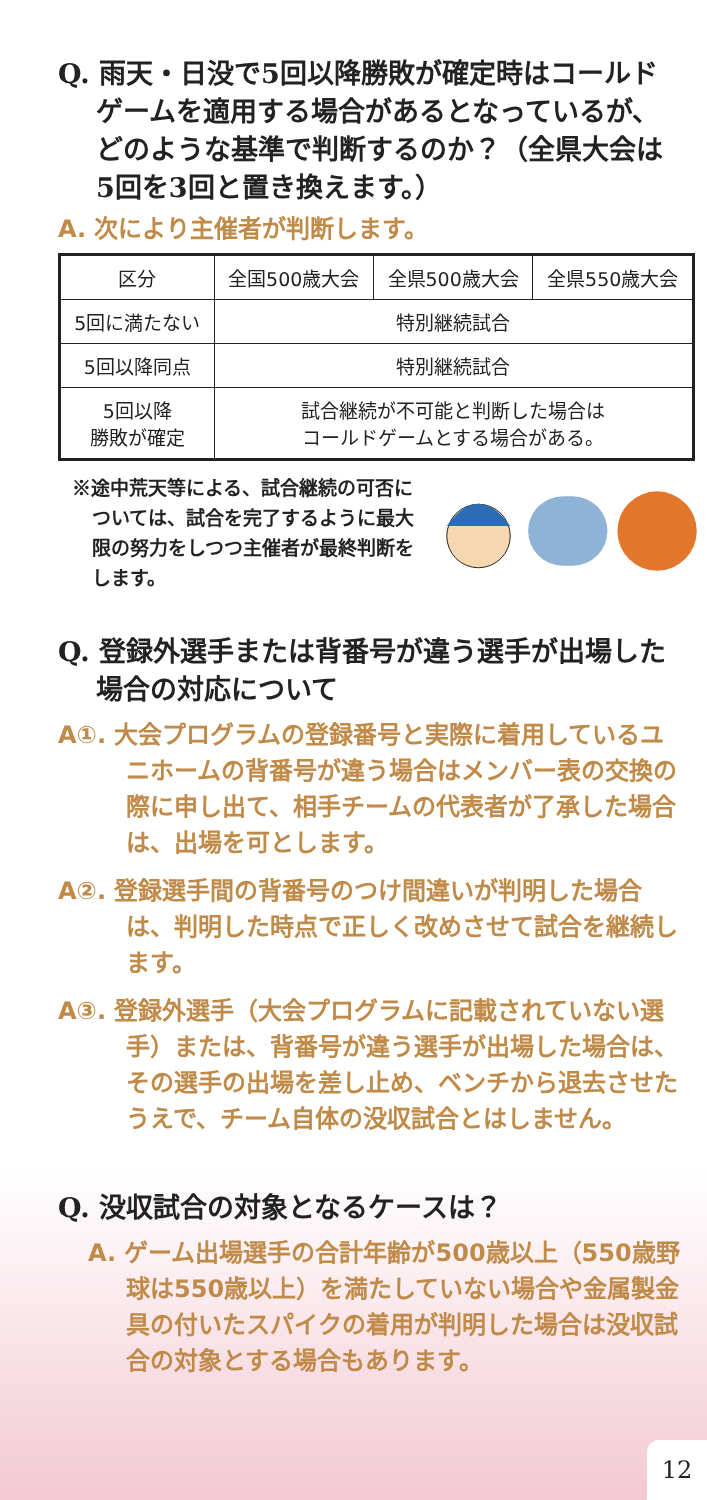Q. 雨天・日没で5回以降勝敗が確定時はコールドゲームを適用する場合があるとなっているが、どのような基準で判断するのか？（全県大会は5回を3回と置き換えます。）
A. 次により主催者が判断します。
| 区分 | 全国500歳大会 | 全県500歳大会 | 全県550歳大会 |
| --- | --- | --- | --- |
| 5回に満たない | 特別継続試合 | | |
| 5回以降同点 | 特別継続試合 | | |
| 5回以降 勝敗が確定 | 試合継続が不可能と判断した場合は コールドゲームとする場合がある。 | | |
※途中荒天等による、試合継続の可否については、試合を完了するように最大限の努力をしつつ主催者が最終判断をします。
Q. 登録外選手または背番号が違う選手が出場した場合の対応について
A①. 大会プログラムの登録番号と実際に着用しているユニホームの背番号が違う場合はメンバー表の交換の際に申し出て、相手チームの代表者が了承した場合は、出場を可とします。
A②. 登録選手間の背番号のつけ間違いが判明した場合は、判明した時点で正しく改めさせて試合を継続します。
A③. 登録外選手（大会プログラムに記載されていない選手）または、背番号が違う選手が出場した場合は、その選手の出場を差し止め、ベンチから退去させたうえで、チーム自体の没収試合とはしません。
Q. 没収試合の対象となるケースは？
A. ゲーム出場選手の合計年齢が500歳以上（550歳野球は550歳以上）を満たしていない場合や金属製金具の付いたスパイクの着用が判明した場合は没収試合の対象とする場合もあります。
12